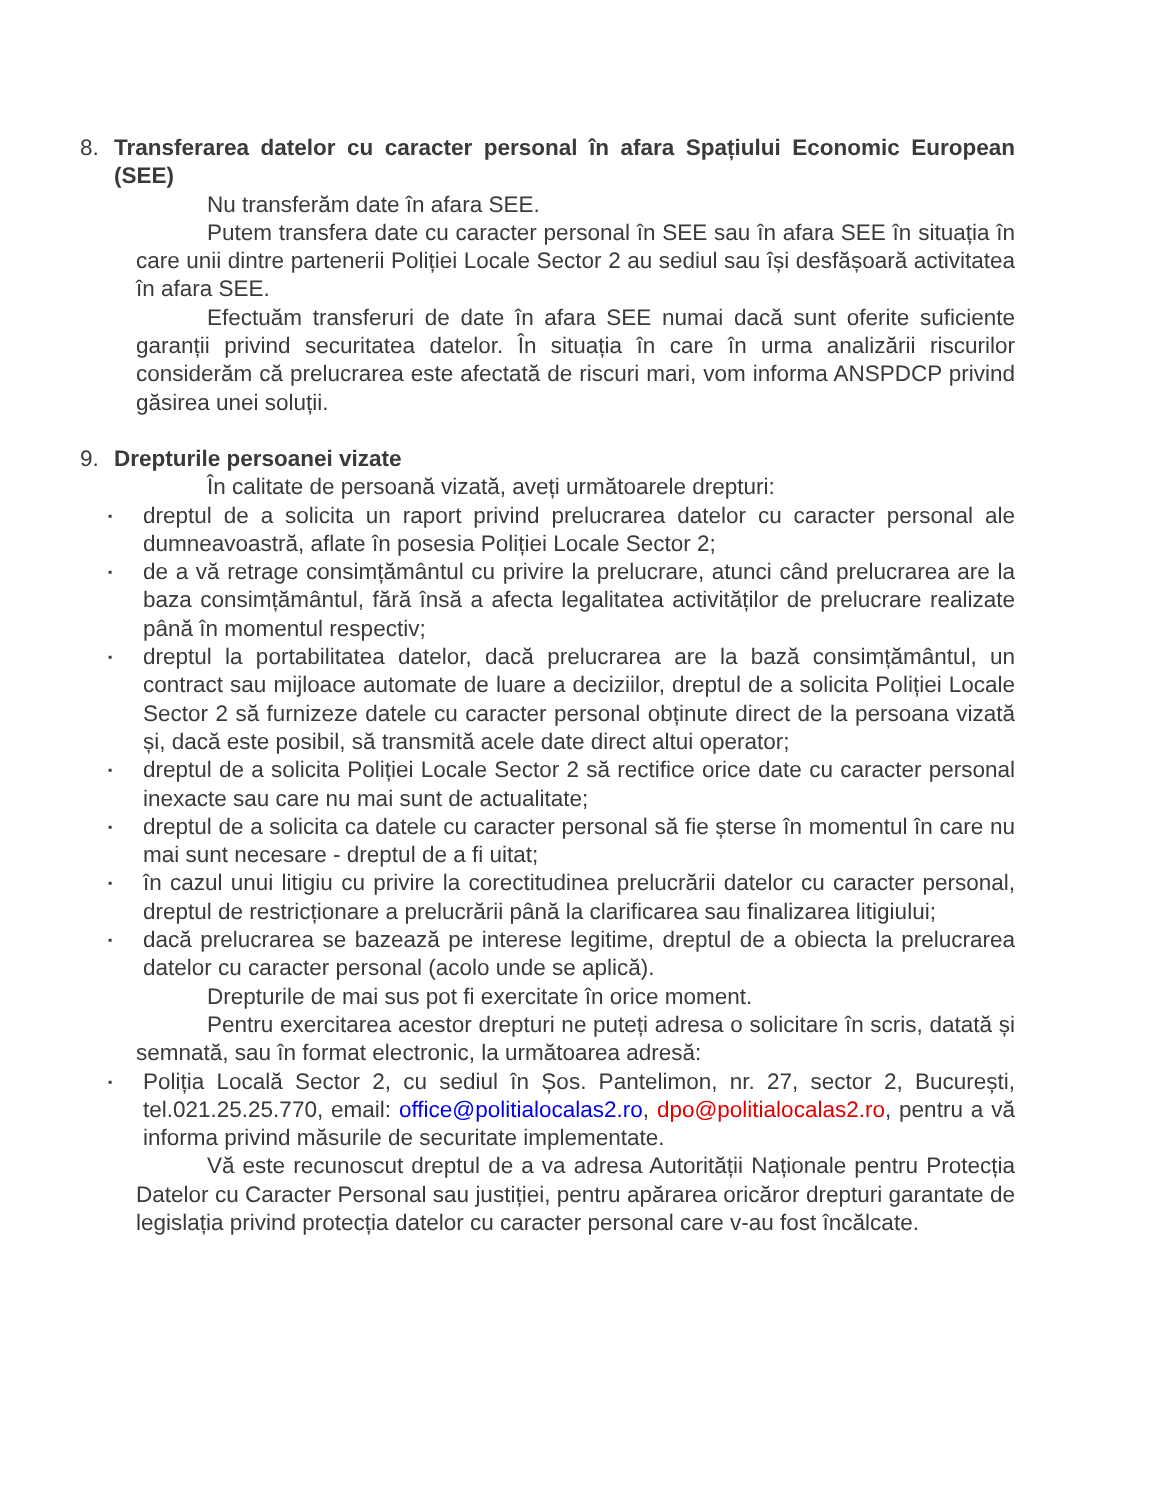8. Transferarea datelor cu caracter personal în afara Spațiului Economic European (SEE)
Nu transferăm date în afara SEE.
Putem transfera date cu caracter personal în SEE sau în afara SEE în situația în care unii dintre partenerii Poliției Locale Sector 2 au sediul sau își desfășoară activitatea în afara SEE.
Efectuăm transferuri de date în afara SEE numai dacă sunt oferite suficiente garanții privind securitatea datelor. În situația în care în urma analizării riscurilor considerăm că prelucrarea este afectată de riscuri mari, vom informa ANSPDCP privind găsirea unei soluții.
9. Drepturile persoanei vizate
În calitate de persoană vizată, aveți următoarele drepturi:
▪ dreptul de a solicita un raport privind prelucrarea datelor cu caracter personal ale dumneavoastră, aflate în posesia Poliției Locale Sector 2;
▪ de a vă retrage consimțământul cu privire la prelucrare, atunci când prelucrarea are la baza consimțământul, fără însă a afecta legalitatea activităților de prelucrare realizate până în momentul respectiv;
▪ dreptul la portabilitatea datelor, dacă prelucrarea are la bază consimțământul, un contract sau mijloace automate de luare a deciziilor, dreptul de a solicita Poliției Locale Sector 2 să furnizeze datele cu caracter personal obținute direct de la persoana vizată și, dacă este posibil, să transmită acele date direct altui operator;
▪ dreptul de a solicita Poliției Locale Sector 2 să rectifice orice date cu caracter personal inexacte sau care nu mai sunt de actualitate;
▪ dreptul de a solicita ca datele cu caracter personal să fie șterse în momentul în care nu mai sunt necesare - dreptul de a fi uitat;
▪ în cazul unui litigiu cu privire la corectitudinea prelucrării datelor cu caracter personal, dreptul de restricționare a prelucrării până la clarificarea sau finalizarea litigiului;
▪ dacă prelucrarea se bazează pe interese legitime, dreptul de a obiecta la prelucrarea datelor cu caracter personal (acolo unde se aplică).
Drepturile de mai sus pot fi exercitate în orice moment.
Pentru exercitarea acestor drepturi ne puteți adresa o solicitare în scris, datată și semnată, sau în format electronic, la următoarea adresă:
▪ Poliția Locală Sector 2, cu sediul în Șos. Pantelimon, nr. 27, sector 2, București, tel.021.25.25.770, email: office@politialocalas2.ro, dpo@politialocalas2.ro, pentru a vă informa privind măsurile de securitate implementate.
Vă este recunoscut dreptul de a va adresa Autorității Naționale pentru Protecția Datelor cu Caracter Personal sau justiției, pentru apărarea oricăror drepturi garantate de legislația privind protecția datelor cu caracter personal care v-au fost încălcate.